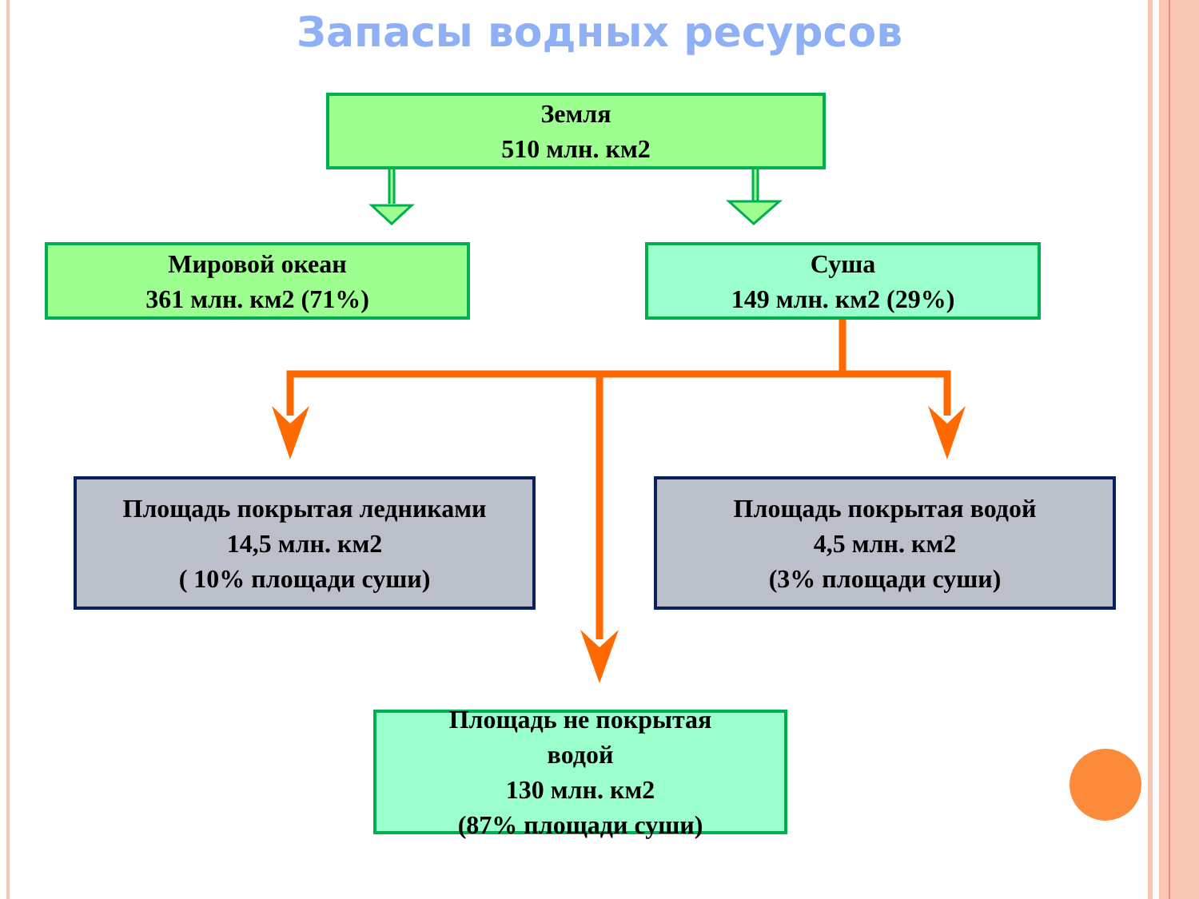Запасы водных ресурсов
Земля
510 млн. км2
Мировой океан
361 млн. км2 (71%)
Суша
149 млн. км2 (29%)
Площадь покрытая ледниками
14,5 млн. км2
( 10% площади суши)
Площадь покрытая водой
4,5 млн. км2
(3% площади суши)
Площадь не покрытая
водой
130 млн. км2
(87% площади суши)